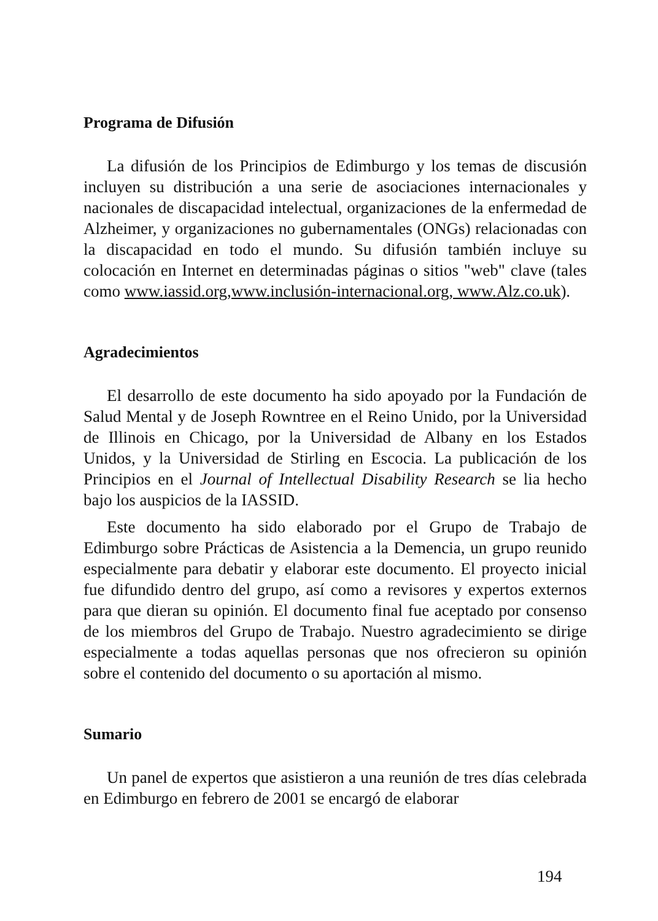Programa de Difusión
La difusión de los Principios de Edimburgo y los temas de discusión incluyen su distribución a una serie de asociaciones internacionales y nacionales de discapacidad intelectual, organizaciones de la enfermedad de Alzheimer, y organizaciones no gubernamentales (ONGs) relacionadas con la discapacidad en todo el mundo. Su difusión también incluye su colocación en Internet en determinadas páginas o sitios "web" clave (tales como www.iassid.org,www.inclusión-internacional.org, www.Alz.co.uk).
Agradecimientos
El desarrollo de este documento ha sido apoyado por la Fundación de Salud Mental y de Joseph Rowntree en el Reino Unido, por la Universidad de Illinois en Chicago, por la Universidad de Albany en los Estados Unidos, y la Universidad de Stirling en Escocia. La publicación de los Principios en el Journal of Intellectual Disability Research se lia hecho bajo los auspicios de la IASSID.
Este documento ha sido elaborado por el Grupo de Trabajo de Edimburgo sobre Prácticas de Asistencia a la Demencia, un grupo reunido especialmente para debatir y elaborar este documento. El proyecto inicial fue difundido dentro del grupo, así como a revisores y expertos externos para que dieran su opinión. El documento final fue aceptado por consenso de los miembros del Grupo de Trabajo. Nuestro agradecimiento se dirige especialmente a todas aquellas personas que nos ofrecieron su opinión sobre el contenido del documento o su aportación al mismo.
Sumario
Un panel de expertos que asistieron a una reunión de tres días celebrada en Edimburgo en febrero de 2001 se encargó de elaborar
194